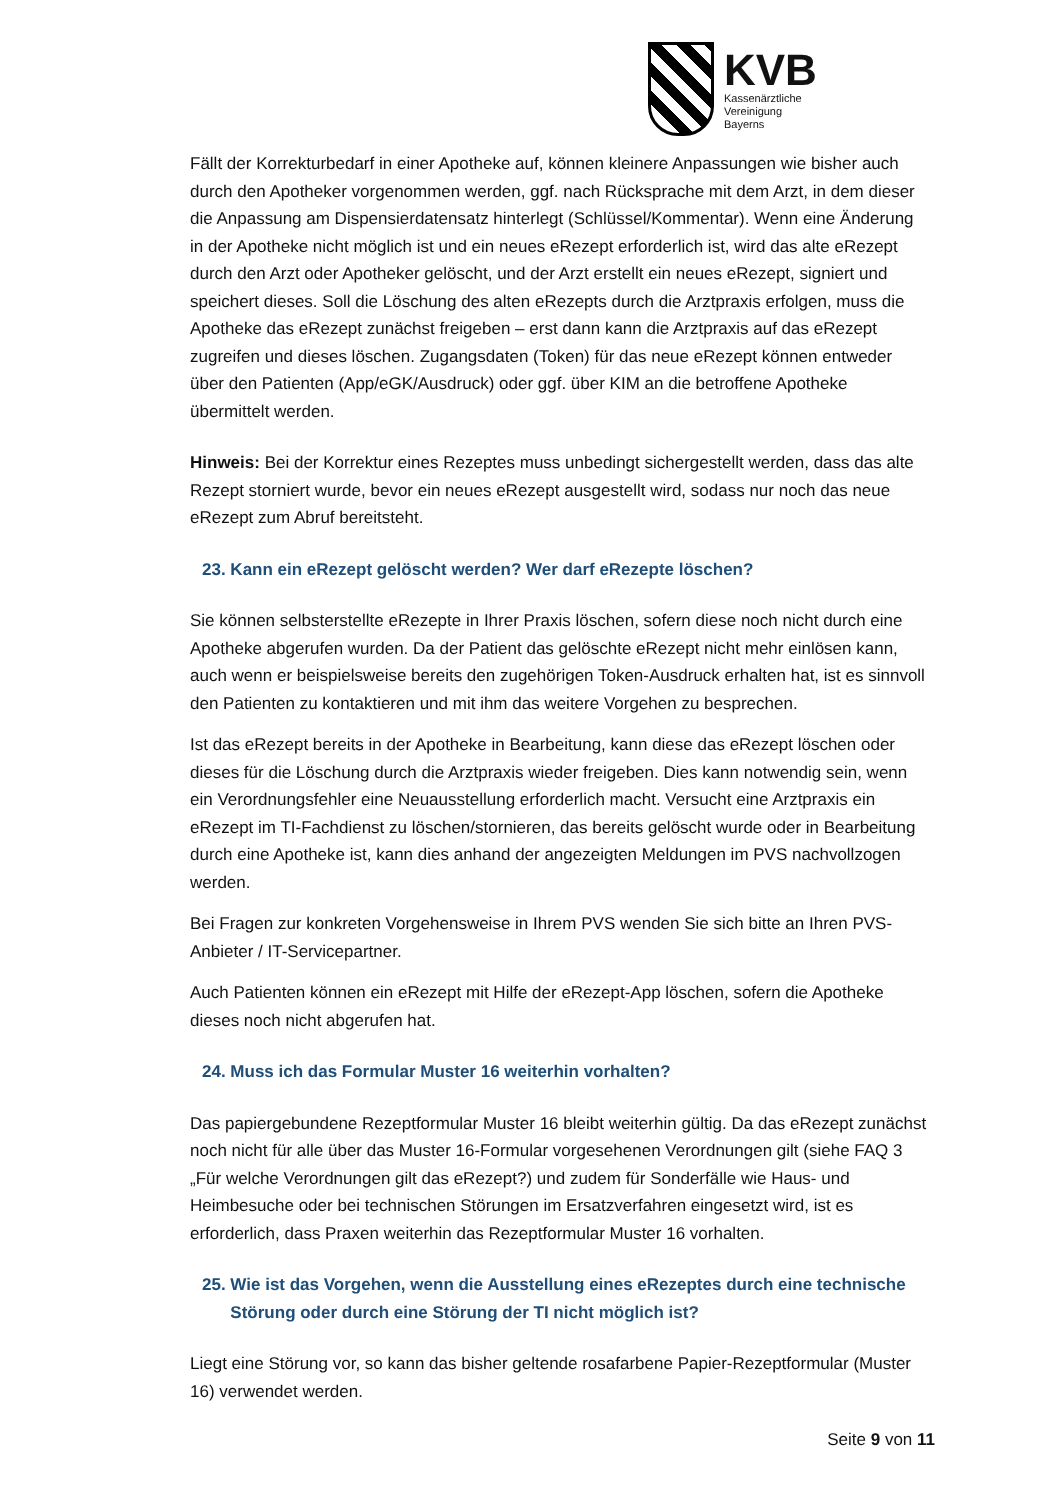KVB
Kassenärztliche
Vereinigung
Bayerns
Fällt der Korrekturbedarf in einer Apotheke auf, können kleinere Anpassungen wie bisher auch durch den Apotheker vorgenommen werden, ggf. nach Rücksprache mit dem Arzt, in dem dieser die Anpassung am Dispensierdatensatz hinterlegt (Schlüssel/Kommentar). Wenn eine Änderung in der Apotheke nicht möglich ist und ein neues eRezept erforderlich ist, wird das alte eRezept durch den Arzt oder Apotheker gelöscht, und der Arzt erstellt ein neues eRezept, signiert und speichert dieses. Soll die Löschung des alten eRezepts durch die Arztpraxis erfolgen, muss die Apotheke das eRezept zunächst freigeben – erst dann kann die Arztpraxis auf das eRezept zugreifen und dieses löschen. Zugangsdaten (Token) für das neue eRezept können entweder über den Patienten (App/eGK/Ausdruck) oder ggf. über KIM an die betroffene Apotheke übermittelt werden.
Hinweis: Bei der Korrektur eines Rezeptes muss unbedingt sichergestellt werden, dass das alte Rezept storniert wurde, bevor ein neues eRezept ausgestellt wird, sodass nur noch das neue eRezept zum Abruf bereitsteht.
23. Kann ein eRezept gelöscht werden? Wer darf eRezepte löschen?
Sie können selbsterstellte eRezepte in Ihrer Praxis löschen, sofern diese noch nicht durch eine Apotheke abgerufen wurden. Da der Patient das gelöschte eRezept nicht mehr einlösen kann, auch wenn er beispielsweise bereits den zugehörigen Token-Ausdruck erhalten hat, ist es sinnvoll den Patienten zu kontaktieren und mit ihm das weitere Vorgehen zu besprechen.
Ist das eRezept bereits in der Apotheke in Bearbeitung, kann diese das eRezept löschen oder dieses für die Löschung durch die Arztpraxis wieder freigeben. Dies kann notwendig sein, wenn ein Verordnungsfehler eine Neuausstellung erforderlich macht. Versucht eine Arztpraxis ein eRezept im TI-Fachdienst zu löschen/stornieren, das bereits gelöscht wurde oder in Bearbeitung durch eine Apotheke ist, kann dies anhand der angezeigten Meldungen im PVS nachvollzogen werden.
Bei Fragen zur konkreten Vorgehensweise in Ihrem PVS wenden Sie sich bitte an Ihren PVS-Anbieter / IT-Servicepartner.
Auch Patienten können ein eRezept mit Hilfe der eRezept-App löschen, sofern die Apotheke dieses noch nicht abgerufen hat.
24. Muss ich das Formular Muster 16 weiterhin vorhalten?
Das papiergebundene Rezeptformular Muster 16 bleibt weiterhin gültig. Da das eRezept zunächst noch nicht für alle über das Muster 16-Formular vorgesehenen Verordnungen gilt (siehe FAQ 3 „Für welche Verordnungen gilt das eRezept?) und zudem für Sonderfälle wie Haus- und Heimbesuche oder bei technischen Störungen im Ersatzverfahren eingesetzt wird, ist es erforderlich, dass Praxen weiterhin das Rezeptformular Muster 16 vorhalten.
25. Wie ist das Vorgehen, wenn die Ausstellung eines eRezeptes durch eine technische Störung oder durch eine Störung der TI nicht möglich ist?
Liegt eine Störung vor, so kann das bisher geltende rosafarbene Papier-Rezeptformular (Muster 16) verwendet werden.
Seite 9 von 11